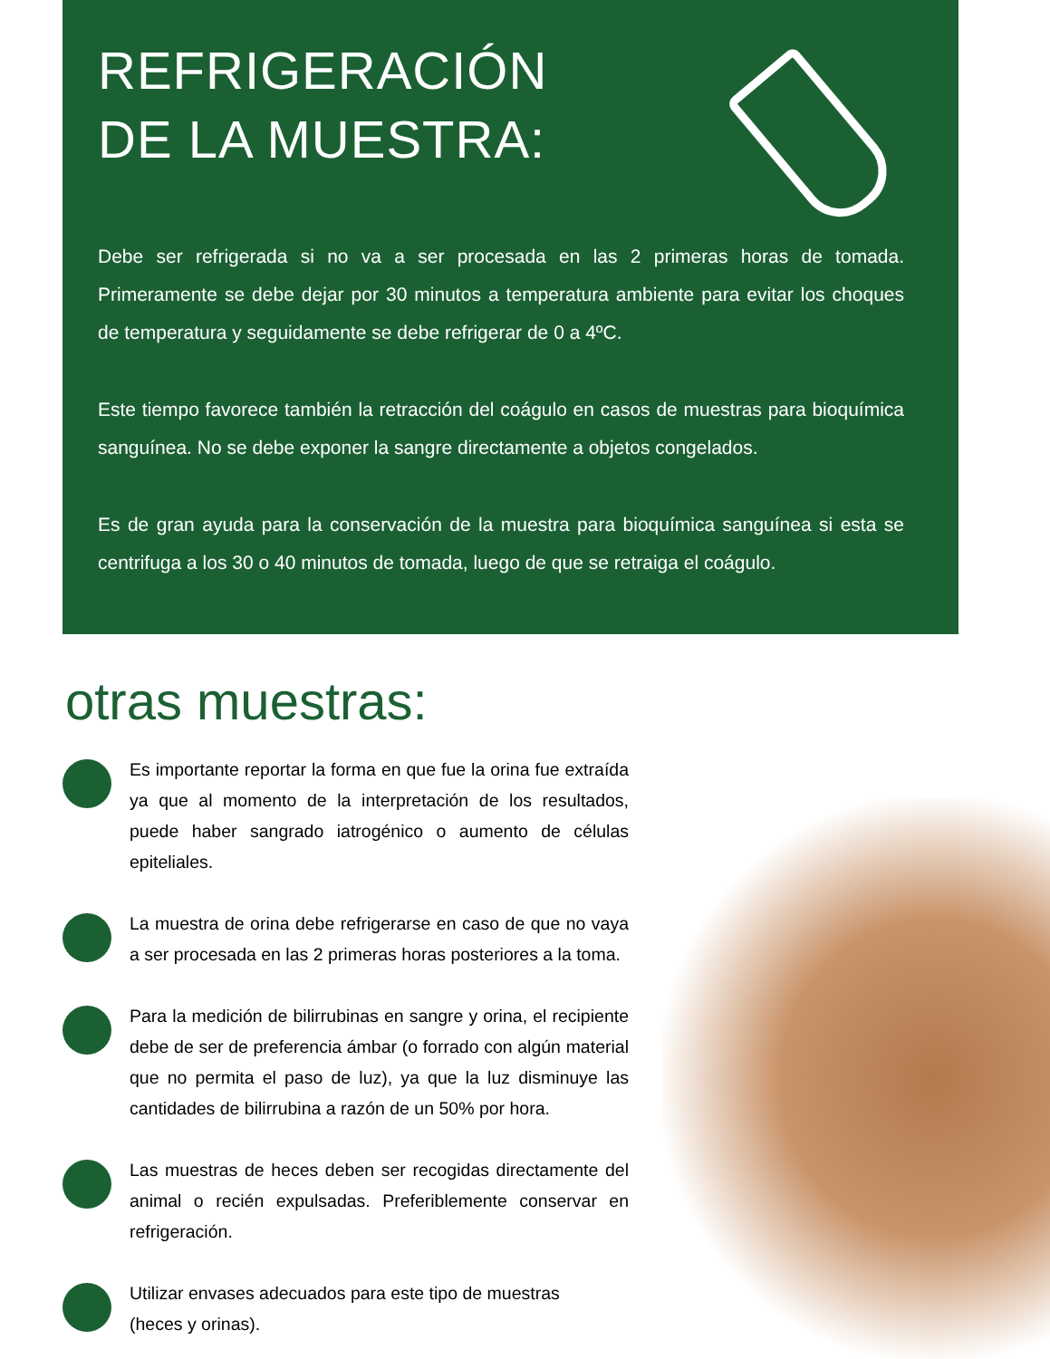REFRIGERACIÓN
DE LA MUESTRA:
Debe ser refrigerada si no va a ser procesada en las 2 primeras horas de tomada. Primeramente se debe dejar por 30 minutos a temperatura ambiente para evitar los choques de temperatura y seguidamente se debe refrigerar de 0 a 4ºC.
Este tiempo favorece también la retracción del coágulo en casos de muestras para bioquímica sanguínea. No se debe exponer la sangre directamente a objetos congelados.
Es de gran ayuda para la conservación de la muestra para bioquímica sanguínea si esta se centrifuga a los 30 o 40 minutos de tomada, luego de que se retraiga el coágulo.
otras muestras:
Es importante reportar la forma en que fue la orina fue extraída ya que al momento de la interpretación de los resultados, puede haber sangrado iatrogénico o aumento de células epiteliales.
La muestra de orina debe refrigerarse en caso de que no vaya a ser procesada en las 2 primeras horas posteriores a la toma.
Para la medición de bilirrubinas en sangre y orina, el recipiente debe de ser de preferencia ámbar (o forrado con algún material que no permita el paso de luz), ya que la luz disminuye las cantidades de bilirrubina a razón de un 50% por hora.
Las muestras de heces deben ser recogidas directamente del animal o recién expulsadas. Preferiblemente conservar en refrigeración.
Utilizar envases adecuados para este tipo de muestras
(heces y orinas).